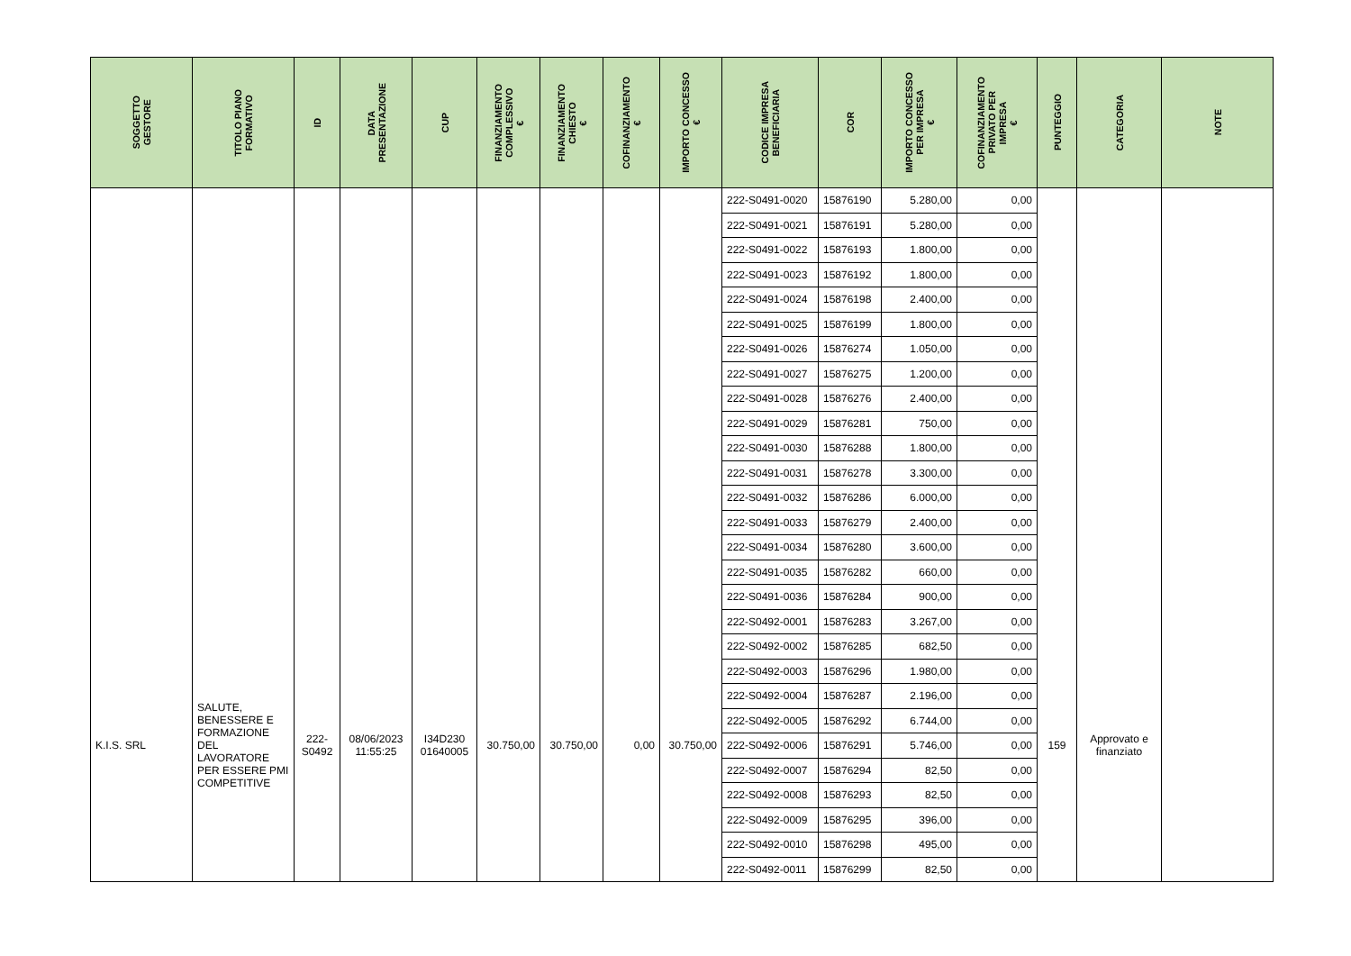| SOGGETTO GESTORE | TITOLO PIANO FORMATIVO | ID | DATA PRESENTAZIONE | CUP | FINANZIAMENTO COMPLESSIVO € | FINANZIAMENTO CHIESTO € | COFINANZIAMENTO € | IMPORTO CONCESSO € | CODICE IMPRESA BENEFICIARIA | COR | IMPORTO CONCESSO PER IMPRESA € | COFINANZIAMENTO PRIVATO PER IMPRESA € | PUNTEGGIO | CATEGORIA | NOTE |
| --- | --- | --- | --- | --- | --- | --- | --- | --- | --- | --- | --- | --- | --- | --- | --- |
| | | | | | | | | | 222-S0491-0020 | 15876190 | 5.280,00 | 0,00 | | | |
| | | | | | | | | | 222-S0491-0021 | 15876191 | 5.280,00 | 0,00 | | | |
| | | | | | | | | | 222-S0491-0022 | 15876193 | 1.800,00 | 0,00 | | | |
| | | | | | | | | | 222-S0491-0023 | 15876192 | 1.800,00 | 0,00 | | | |
| | | | | | | | | | 222-S0491-0024 | 15876198 | 2.400,00 | 0,00 | | | |
| | | | | | | | | | 222-S0491-0025 | 15876199 | 1.800,00 | 0,00 | | | |
| | | | | | | | | | 222-S0491-0026 | 15876274 | 1.050,00 | 0,00 | | | |
| | | | | | | | | | 222-S0491-0027 | 15876275 | 1.200,00 | 0,00 | | | |
| | | | | | | | | | 222-S0491-0028 | 15876276 | 2.400,00 | 0,00 | | | |
| | | | | | | | | | 222-S0491-0029 | 15876281 | 750,00 | 0,00 | | | |
| | | | | | | | | | 222-S0491-0030 | 15876288 | 1.800,00 | 0,00 | | | |
| | | | | | | | | | 222-S0491-0031 | 15876278 | 3.300,00 | 0,00 | | | |
| | | | | | | | | | 222-S0491-0032 | 15876286 | 6.000,00 | 0,00 | | | |
| | | | | | | | | | 222-S0491-0033 | 15876279 | 2.400,00 | 0,00 | | | |
| | | | | | | | | | 222-S0491-0034 | 15876280 | 3.600,00 | 0,00 | | | |
| | | | | | | | | | 222-S0491-0035 | 15876282 | 660,00 | 0,00 | | | |
| | | | | | | | | | 222-S0491-0036 | 15876284 | 900,00 | 0,00 | | | |
| K.I.S. SRL | SALUTE, BENESSERE E FORMAZIONE DEL LAVORATORE PER ESSERE PMI COMPETITIVE | 222- S0492 | 08/06/2023 11:55:25 | I34D230 01640005 | 30.750,00 | 30.750,00 | 0,00 | 30.750,00 | 222-S0492-0001 | 15876283 | 3.267,00 | 0,00 | 159 | Approvato e finanziato | |
| | | | | | | | | | 222-S0492-0002 | 15876285 | 682,50 | 0,00 | | | |
| | | | | | | | | | 222-S0492-0003 | 15876296 | 1.980,00 | 0,00 | | | |
| | | | | | | | | | 222-S0492-0004 | 15876287 | 2.196,00 | 0,00 | | | |
| | | | | | | | | | 222-S0492-0005 | 15876292 | 6.744,00 | 0,00 | | | |
| | | | | | | | | | 222-S0492-0006 | 15876291 | 5.746,00 | 0,00 | | | |
| | | | | | | | | | 222-S0492-0007 | 15876294 | 82,50 | 0,00 | | | |
| | | | | | | | | | 222-S0492-0008 | 15876293 | 82,50 | 0,00 | | | |
| | | | | | | | | | 222-S0492-0009 | 15876295 | 396,00 | 0,00 | | | |
| | | | | | | | | | 222-S0492-0010 | 15876298 | 495,00 | 0,00 | | | |
| | | | | | | | | | 222-S0492-0011 | 15876299 | 82,50 | 0,00 | | | |